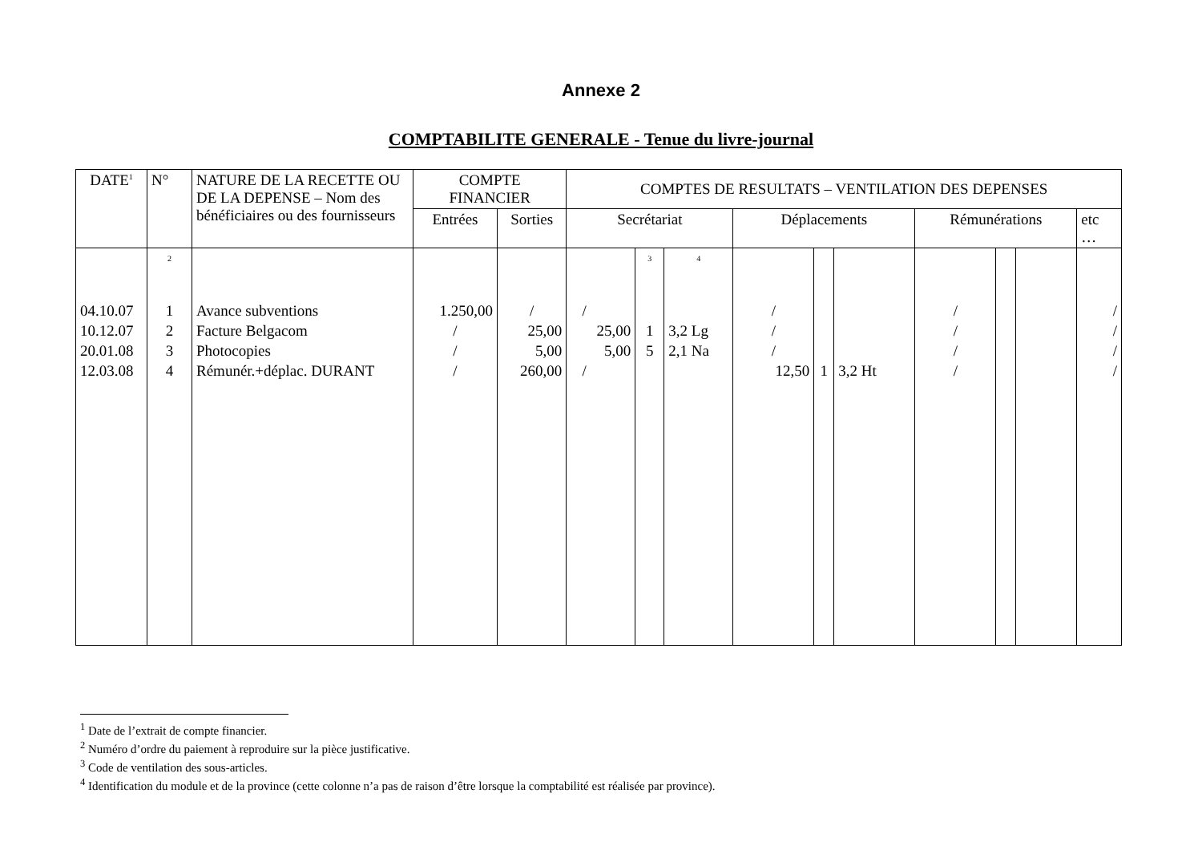Annexe 2
COMPTABILITE GENERALE - Tenue du livre-journal
| DATE<sup>1</sup> | N° | NATURE DE LA RECETTE OU DE LA DEPENSE – Nom des bénéficiaires ou des fournisseurs | COMPTE FINANCIER | | COMPTES DE RESULTATS – VENTILATION DES DEPENSES | | | | | | | | | |
| --- | --- | --- | --- | --- | --- | --- | --- | --- | --- | --- | --- | --- | --- | --- |
| | | | Entrées | Sorties | Secrétariat | | | Déplacements | | | Rémunérations | | | etc … |
| | 2 | | | | | 3 | 4 | | | | | | | |
| 04.10.07 | 1 | Avance subventions | 1.250,00 | / | / | | | / | | | / | | | / |
| 10.12.07 | 2 | Facture Belgacom | / | 25,00 | 25,00 | 1 | 3,2 Lg | / | | | / | | | / |
| 20.01.08 | 3 | Photocopies | / | 5,00 | 5,00 | 5 | 2,1 Na | / | | | / | | | / |
| 12.03.08 | 4 | Rémunér.+déplac. DURANT | / | 260,00 | / | | | 12,50 | 1 | 3,2 Ht | / | | | / |
<sup>1</sup> Date de l’extrait de compte financier.
<sup>2</sup> Numéro d’ordre du paiement à reproduire sur la pièce justificative.
<sup>3</sup> Code de ventilation des sous-articles.
<sup>4</sup> Identification du module et de la province (cette colonne n’a pas de raison d’être lorsque la comptabilité est réalisée par province).